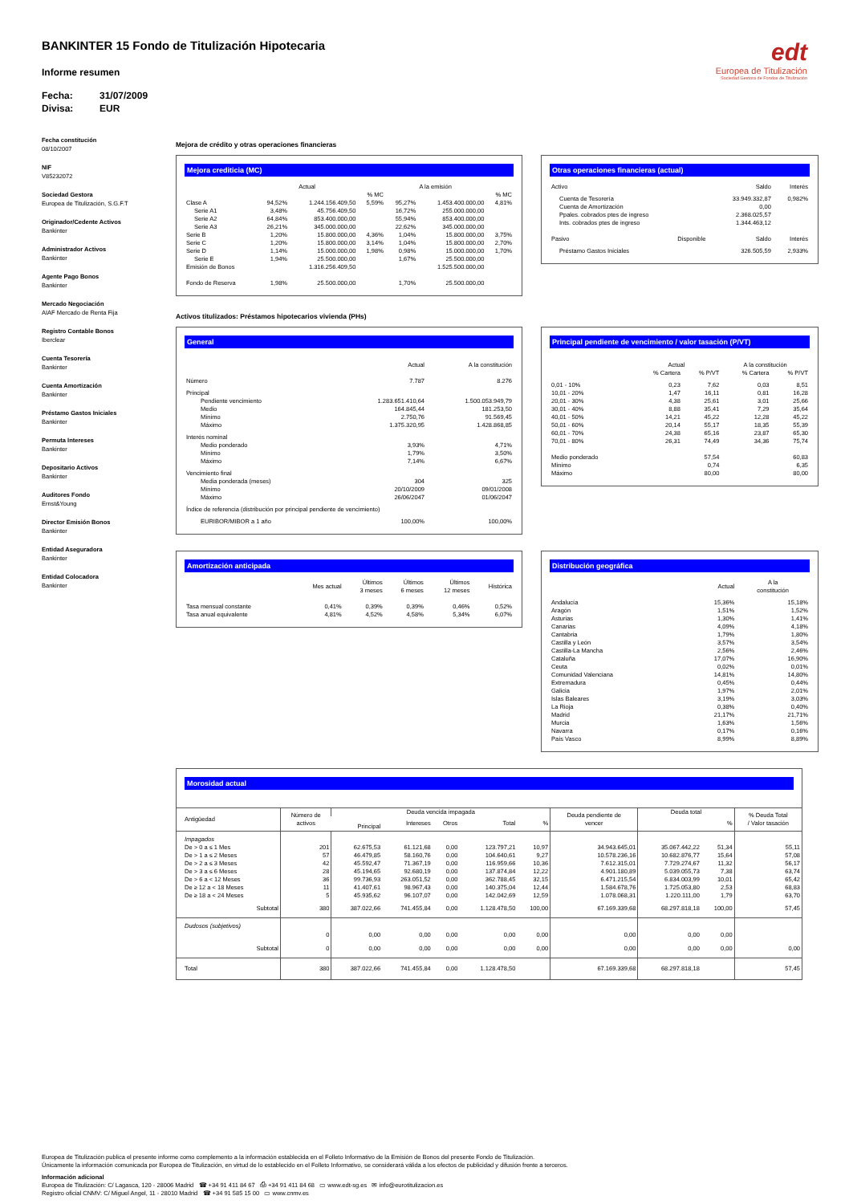BANKINTER 15 Fondo de Titulización Hipotecaria
Informe resumen
Fecha: 31/07/2009
Divisa: EUR
edt
Europea de Titulización
Sociedad Gestora de Fondos de Titulización
Fecha constitución
08/10/2007
NIF
V85232072
Sociedad Gestora
Europea de Titulización, S.G.F.T
Originador/Cedente Activos
Bankinter
Administrador Activos
Bankinter
Agente Pago Bonos
Bankinter
Mercado Negociación
AIAF Mercado de Renta Fija
Registro Contable Bonos
Iberclear
Cuenta Tesorería
Bankinter
Cuenta Amortización
Bankinter
Préstamo Gastos Iniciales
Bankinter
Permuta Intereses
Bankinter
Depositario Activos
Bankinter
Auditores Fondo
Ernst&Young
Director Emisión Bonos
Bankinter
Entidad Aseguradora
Bankinter
Entidad Colocadora
Bankinter
Mejora de crédito y otras operaciones financieras
Mejora crediticia (MC)
| | Actual | | | A la emisión | | |
| --- | --- | --- | --- | --- | --- | --- |
| | | | % MC | | | % MC |
| Clase A | 94,52% | 1.244.156.409,50 | 5,59% | 95,27% | 1.453.400.000,00 | 4,81% |
| Serie A1 | 3,48% | 45.756.409,50 | | 16,72% | 255.000.000,00 | |
| Serie A2 | 64,84% | 853.400.000,00 | | 55,94% | 853.400.000,00 | |
| Serie A3 | 26,21% | 345.000.000,00 | | 22,62% | 345.000.000,00 | |
| Serie B | 1,20% | 15.800.000,00 | 4,36% | 1,04% | 15.800.000,00 | 3,75% |
| Serie C | 1,20% | 15.800.000,00 | 3,14% | 1,04% | 15.800.000,00 | 2,70% |
| Serie D | 1,14% | 15.000.000,00 | 1,98% | 0,98% | 15.000.000,00 | 1,70% |
| Serie E | 1,94% | 25.500.000,00 | | 1,67% | 25.500.000,00 | |
| Emisión de Bonos | | 1.316.256.409,50 | | | 1.525.500.000,00 | |
| Fondo de Reserva | 1,98% | 25.500.000,00 | | 1,70% | 25.500.000,00 | |
Otras operaciones financieras (actual)
| Activo | | Saldo | Interés |
| Cuenta de Tesorería | | 33.949.332,87 | 0,982% |
| Cuenta de Amortización | | 0,00 | |
| Ppales. cobrados ptes de ingreso | | 2.368.025,57 | |
| Ints. cobrados ptes de ingreso | | 1.344.463,12 | |
| Pasivo | Disponible | Saldo | Interés |
| Préstamo Gastos Iniciales | | 326.505,59 | 2,933% |
Activos titulizados: Préstamos hipotecarios vivienda (PHs)
General
| | Actual | A la constitución |
| Número | 7.787 | 8.276 |
| Principal | | |
| Pendiente vencimiento | 1.283.651.410,64 | 1.500.053.949,79 |
| Medio | 164.845,44 | 181.253,50 |
| Mínimo | 2.750,76 | 91.569,45 |
| Máximo | 1.375.320,95 | 1.428.868,85 |
| Interés nominal | | |
| Medio ponderado | 3,93% | 4,71% |
| Mínimo | 1,79% | 3,50% |
| Máximo | 7,14% | 6,67% |
| Vencimiento final | | |
| Media ponderada (meses) | 304 | 325 |
| Mínimo | 20/10/2009 | 09/01/2008 |
| Máximo | 26/06/2047 | 01/06/2047 |
| Índice de referencia (distribución por principal pendiente de vencimiento) | | |
| EURIBOR/MIBOR a 1 año | 100,00% | 100,00% |
Principal pendiente de vencimiento / valor tasación (P/VT)
| | Actual | | A la constitución | |
| | % Cartera | % P/VT | % Cartera | % P/VT |
| 0,01 - 10% | 0,23 | 7,62 | 0,03 | 8,51 |
| 10,01 - 20% | 1,47 | 16,11 | 0,81 | 16,28 |
| 20,01 - 30% | 4,38 | 25,61 | 3,01 | 25,66 |
| 30,01 - 40% | 8,88 | 35,41 | 7,29 | 35,64 |
| 40,01 - 50% | 14,21 | 45,22 | 12,28 | 45,22 |
| 50,01 - 60% | 20,14 | 55,17 | 18,35 | 55,39 |
| 60,01 - 70% | 24,38 | 65,16 | 23,87 | 65,30 |
| 70,01 - 80% | 26,31 | 74,49 | 34,36 | 75,74 |
| Medio ponderado | | 57,54 | | 60,83 |
| Mínimo | | 0,74 | | 6,35 |
| Máximo | | 80,00 | | 80,00 |
Amortización anticipada
| | Mes actual | Últimos 3 meses | Últimos 6 meses | Últimos 12 meses | Histórica |
| Tasa mensual constante | 0,41% | 0,39% | 0,39% | 0,46% | 0,52% |
| Tasa anual equivalente | 4,81% | 4,52% | 4,58% | 5,34% | 6,07% |
Distribución geográfica
| | Actual | A la constitución |
| Andalucía | 15,36% | 15,18% |
| Aragón | 1,51% | 1,52% |
| Asturias | 1,30% | 1,41% |
| Canarias | 4,09% | 4,18% |
| Cantabria | 1,79% | 1,80% |
| Castilla y León | 3,57% | 3,54% |
| Castilla-La Mancha | 2,56% | 2,46% |
| Cataluña | 17,07% | 16,90% |
| Ceuta | 0,02% | 0,01% |
| Comunidad Valenciana | 14,81% | 14,80% |
| Extremadura | 0,45% | 0,44% |
| Galicia | 1,97% | 2,01% |
| Islas Baleares | 3,19% | 3,03% |
| La Rioja | 0,38% | 0,40% |
| Madrid | 21,17% | 21,71% |
| Murcia | 1,63% | 1,56% |
| Navarra | 0,17% | 0,16% |
| País Vasco | 8,99% | 8,89% |
Morosidad actual
| Antigüedad | Número de activos | Deuda vencida impagada | | | | | Deuda pendiente de vencer | Deuda total | | % Deuda Total / Valor tasación |
| --- | --- | --- | --- | --- | --- | --- | --- | --- | --- | --- |
| | | Principal | Intereses | Otros | Total | % | | | % | |
| Impagados | | | | | | | | | | |
| De > 0 a ≤ 1 Mes | 201 | 62.675,53 | 61.121,68 | 0,00 | 123.797,21 | 10,97 | 34.943.645,01 | 35.067.442,22 | 51,34 | 55,11 |
| De > 1 a ≤ 2 Meses | 57 | 46.479,85 | 58.160,76 | 0,00 | 104.640,61 | 9,27 | 10.578.236,16 | 10.682.876,77 | 15,64 | 57,08 |
| De > 2 a ≤ 3 Meses | 42 | 45.592,47 | 71.367,19 | 0,00 | 116.959,66 | 10,36 | 7.612.315,01 | 7.729.274,67 | 11,32 | 56,17 |
| De > 3 a ≤ 6 Meses | 28 | 45.194,65 | 92.680,19 | 0,00 | 137.874,84 | 12,22 | 4.901.180,89 | 5.039.055,73 | 7,38 | 63,74 |
| De > 6 a < 12 Meses | 36 | 99.736,93 | 263.051,52 | 0,00 | 362.788,45 | 32,15 | 6.471.215,54 | 6.834.003,99 | 10,01 | 65,42 |
| De ≥ 12 a < 18 Meses | 11 | 41.407,61 | 98.967,43 | 0,00 | 140.375,04 | 12,44 | 1.584.678,76 | 1.725.053,80 | 2,53 | 68,83 |
| De ≥ 18 a < 24 Meses | 5 | 45.935,62 | 96.107,07 | 0,00 | 142.042,69 | 12,59 | 1.078.068,31 | 1.220.111,00 | 1,79 | 63,70 |
| Subtotal | 380 | 387.022,66 | 741.455,84 | 0,00 | 1.128.478,50 | 100,00 | 67.169.339,68 | 68.297.818,18 | 100,00 | 57,45 |
| Dudosos (subjetivos) | | | | | | | | | | |
| | 0 | 0,00 | 0,00 | 0,00 | 0,00 | 0,00 | 0,00 | 0,00 | 0,00 | |
| Subtotal | 0 | 0,00 | 0,00 | 0,00 | 0,00 | 0,00 | 0,00 | 0,00 | 0,00 | 0,00 |
| Total | 380 | 387.022,66 | 741.455,84 | 0,00 | 1.128.478,50 | | 67.169.339,68 | 68.297.818,18 | | 57,45 |
Europea de Titulización publica el presente informe como complemento a la información establecida en el Folleto Informativo de la Emisión de Bonos del presente Fondo de Titulización.
Únicamente la información comunicada por Europea de Titulización, en virtud de lo establecido en el Folleto Informativo, se considerará válida a los efectos de publicidad y difusión frente a terceros.
Información adicional
Europea de Titulización: C/ Lagasca, 120 - 28006 Madrid ☎ +34 91 411 84 67 ⎙ +34 91 411 84 68 ▭ www.edt-sg.es ✉ info@eurotitulizacion.es
Registro oficial CNMV: C/ Miguel Angel, 11 - 28010 Madrid ☎ +34 91 585 15 00 ▭ www.cnmv.es